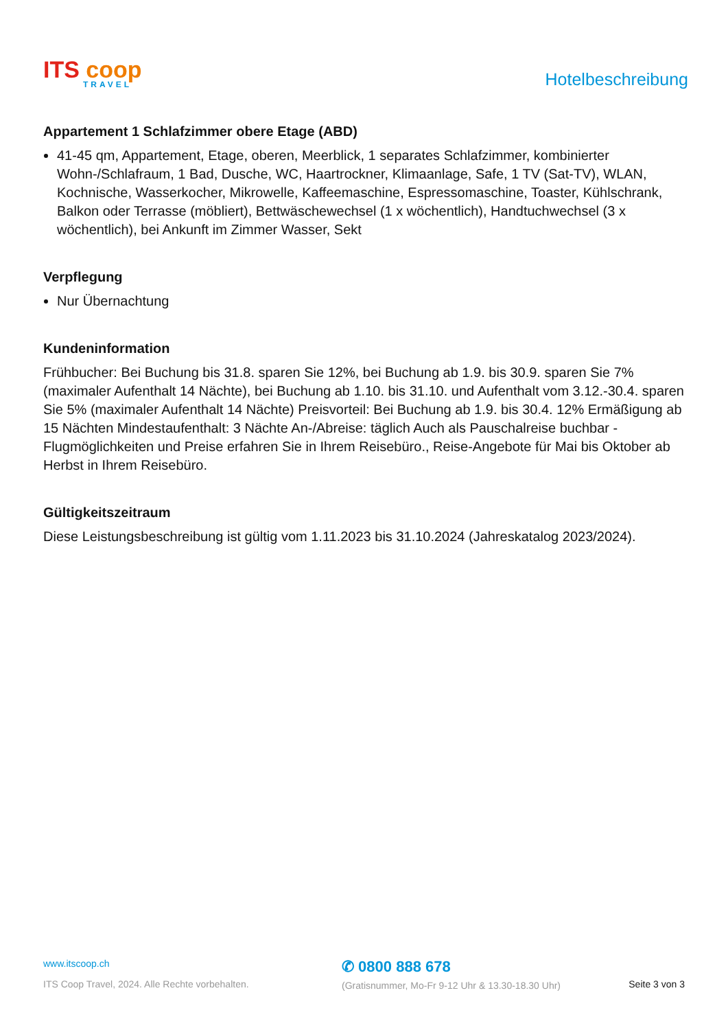ITS coop
TRAVEL
Hotelbeschreibung
Appartement 1 Schlafzimmer obere Etage (ABD)
41-45 qm, Appartement, Etage, oberen, Meerblick, 1 separates Schlafzimmer, kombinierter Wohn-/Schlafraum, 1 Bad, Dusche, WC, Haartrockner, Klimaanlage, Safe, 1 TV (Sat-TV), WLAN, Kochnische, Wasserkocher, Mikrowelle, Kaffeemaschine, Espressomaschine, Toaster, Kühlschrank, Balkon oder Terrasse (möbliert), Bettwäschewechsel (1 x wöchentlich), Handtuchwechsel (3 x wöchentlich), bei Ankunft im Zimmer Wasser, Sekt
Verpflegung
Nur Übernachtung
Kundeninformation
Frühbucher: Bei Buchung bis 31.8. sparen Sie 12%, bei Buchung ab 1.9. bis 30.9. sparen Sie 7% (maximaler Aufenthalt 14 Nächte), bei Buchung ab 1.10. bis 31.10. und Aufenthalt vom 3.12.-30.4. sparen Sie 5% (maximaler Aufenthalt 14 Nächte) Preisvorteil: Bei Buchung ab 1.9. bis 30.4. 12% Ermäßigung ab 15 Nächten Mindestaufenthalt: 3 Nächte An-/Abreise: täglich Auch als Pauschalreise buchbar - Flugmöglichkeiten und Preise erfahren Sie in Ihrem Reisebüro., Reise-Angebote für Mai bis Oktober ab Herbst in Ihrem Reisebüro.
Gültigkeitszeitraum
Diese Leistungsbeschreibung ist gültig vom 1.11.2023 bis 31.10.2024 (Jahreskatalog 2023/2024).
www.itscoop.ch
ITS Coop Travel, 2024. Alle Rechte vorbehalten.
✆ 0800 888 678
(Gratisnummer, Mo-Fr 9-12 Uhr & 13.30-18.30 Uhr)
Seite 3 von 3